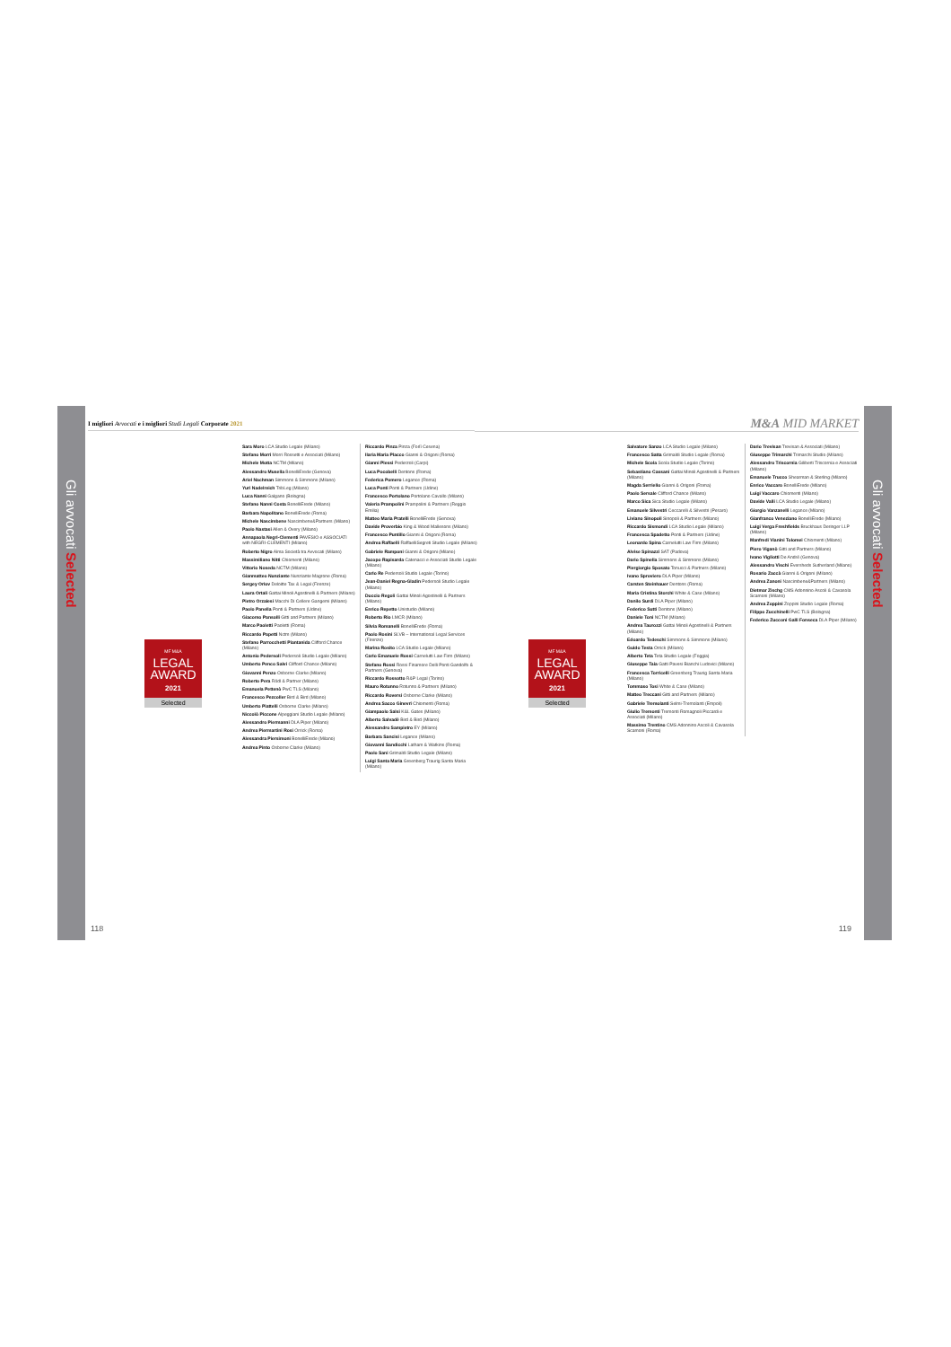Gli avvocati Selected
I migliori Avvocati e i migliori Studi Legali Corporate 2021
MF M&A
LEGAL
AWARD
2021
Selected
Sara Moro LCA Studio Legale (Milano)
Stefano Morri Morri Rossetti e Associati (Milano)
Michele Motta NCTM (Milano)
Alessandro Musella BonelliErede (Genova)
Ariel Nachman Simmons & Simmons (Milano)
Yuri Nadelreich TribLeg (Milano)
Luca Nanni Galgano (Bologna)
Stefano Nanni Costa BonelliErede (Milano)
Barbara Napolitano BonelliErede (Roma)
Michele Nascimbene Nascimbene&Partners (Milano)
Paolo Nastasi Allen & Overy (Milano)
Annapaola Negri-Clementi PAVESIO e ASSOCIATI with NEGRI-CLEMENTI (Milano)
Roberto Nigro Alma Società tra Avvocati (Milano)
Massimiliano Nitti Chiomenti (Milano)
Vittorio Noseda NCTM (Milano)
Gianmatteo Nunziante Nunziante Magrone (Roma)
Sergey Orlov Deloitte Tax & Legal (Firenze)
Laura Ortali Gattai Minoli Agostinelli & Partners (Milano)
Pietro Orzalesi Macchi Di Cellere Gangemi (Milano)
Paolo Panella Ponti & Partners (Udine)
Giacomo Pansolli Gitti and Partners (Milano)
Marco Paoletti Paoletti (Roma)
Riccardo Papetti Nctm (Milano)
Stefano Parrocchetti Piantanida Clifford Chance (Milano)
Antonio Pedersoli Pedersoli Studio Legale (Milano)
Umberto Penco Salvi Clifford Chance (Milano)
Giovanni Penzo Osborne Clarke (Milano)
Roberto Pera Rödl & Partner (Milano)
Emanuela Pettenò PwC TLS (Milano)
Francesco Pezcoller Bird & Bird (Milano)
Umberto Piattelli Osborne Clarke (Milano)
Niccolò Piccone Alpeggiani Studio Legale (Milano)
Alessandro Piermanni DLA Piper (Milano)
Andrea Piermartini Rosi Orrick (Roma)
Alessandra Piersimoni BonelliErede (Milano)
Andrea Pinto Osborne Clarke (Milano)
Riccardo Pinza Pinza (Forlì Cesena)
Ilaria Maria Placco Gianni & Origoni (Roma)
Gianni Plessi Pederzoli (Carpi)
Luca Pocobelli Dentons (Roma)
Federica Pomero Legance (Roma)
Luca Ponti Ponti & Partners (Udine)
Francesco Portolano Portolano Cavallo (Milano)
Valeria Prampolini Prampolini & Partners (Reggio Emilia)
Matteo Maria Pratelli BonelliErede (Genova)
Davide Proverbio King & Wood Mallesons (Milano)
Francesco Puntillo Gianni & Origoni (Roma)
Andrea Raffaelli RaffaelliSegreti Studio Legale (Milano)
Gabriele Ramponi Gianni & Origoni (Milano)
Jacopo Rapisarda Catenacci e Associati Studio Legale (Milano)
Carlo Re Pedersoli Studio Legale (Torino)
Jean-Daniel Regna-Gladin Pedersoli Studio Legale (Milano)
Duccio Regoli Gattai Minoli Agostinelli & Partners (Milano)
Enrico Repetto Unistudio (Milano)
Roberto Rio LMCR (Milano)
Silvia Romanelli BonelliErede (Roma)
Paolo Rosini SLVB – International Legal Services (Firenze)
Marina Rosito LCA Studio Legale (Milano)
Carlo Emanuele Rossi Carnelutti Law Firm (Milano)
Stefano Rossi Rossi Finamore Delli Ponti Gandolfo & Partners (Genova)
Riccardo Rossotto R&P Legal (Torino)
Mauro Rotunno Rotunno & Partners (Milano)
Riccardo Roversi Osborne Clarke (Milano)
Andrea Sacco Ginevri Chiomenti (Roma)
Giampaolo Salsi K&L Gates (Milano)
Alberto Salvadè Bird & Bird (Milano)
Alessandro Sampietro EY (Milano)
Barbara Sancisi Legance (Milano)
Giovanni Sandicchi Latham & Watkins (Roma)
Paolo Sani Grimaldi Studio Legale (Milano)
Luigi Santa Maria Greenberg Traurig Santa Maria (Milano)
118
M&A MID MARKET
MF M&A
LEGAL
AWARD
2021
Selected
Salvatore Sanzo LCA Studio Legale (Milano)
Francesco Satta Grimaldi Studio Legale (Roma)
Michele Scola Scola Studio Legale (Torino)
Sebastiano Cassani Gattai Minoli Agostinelli & Partners (Milano)
Magda Serriello Gianni & Origoni (Roma)
Paolo Sersale Clifford Chance (Milano)
Marco Sica Sica Studio Legale (Milano)
Emanuele Silvestri Ceccarelli & Silvestri (Pesaro)
Liviano Sinopoli Sinopoli & Partners (Milano)
Riccardo Sismondi LCA Studio Legale (Milano)
Francesca Spadetto Ponti & Partners (Udine)
Leonardo Spina Carnelutti Law Firm (Milano)
Alvise Spinazzi SAT (Padova)
Dario Spinella Simmons & Simmons (Milano)
Piergiorgio Sposato Tonucci & Partners (Milano)
Ivano Sproviero DLA Piper (Milano)
Carsten Steinhauer Dentons (Roma)
Maria Cristina Storchi White & Case (Milano)
Danilo Surdi DLA Piper (Milano)
Federico Sutti Dentons (Milano)
Daniele Toni NCTM (Milano)
Andrea Taurozzi Gattai Minoli Agostinelli & Partners (Milano)
Edoardo Tedeschi Simmons & Simmons (Milano)
Guido Testa Orrick (Milano)
Alberto Teta Teta Studio Legale (Foggia)
Giuseppe Taia Gatti Pavesi Bianchi Ludovici (Milano)
Francesca Torricelli Greenberg Traurig Santa Maria (Milano)
Tommaso Tosi White & Case (Milano)
Matteo Treccani Gitti and Partners (Milano)
Gabriele Tremolanti Selmi-Tremolanti (Empoli)
Giulio Tremonti Tremonti Romagnoli Piccardi e Associati (Milano)
Massimo Trentino CMS Adonnino Ascoli & Cavasola Scamoni (Roma)
Dario Trevisan Trevisan & Associati (Milano)
Giuseppe Trimarchi Trimarchi Studio (Milano)
Alessandro Triscornia Giliberti Triscornia e Associati (Milano)
Emanuele Trucco Shearman & Sterling (Milano)
Enrico Vaccaro BonelliErede (Milano)
Luigi Vaccaro Chiomenti (Milano)
Davide Valli LCA Studio Legale (Milano)
Giorgio Vanzanelli Legance (Milano)
Gianfranco Veneziano BonelliErede (Milano)
Luigi Verga Freshfields Bruckhaus Deringer LLP (Milano)
Manfredi Vianini Tolomei Chiomenti (Milano)
Piero Viganò Gitti and Partners (Milano)
Ivano Vigliotti De André (Genova)
Alessandro Vischi Eversheds Sutherland (Milano)
Rosario Zaccà Gianni & Origoni (Milano)
Andrea Zanoni Nascimbene&Partners (Milano)
Dietmar Zischg CMS Adonnino Ascoli & Cavasola Scamoni (Milano)
Andrea Zoppini Zoppini Studio Legale (Roma)
Filippo Zucchinelli PwC TLS (Bologna)
Federico Zucconi Galli Fonseca DLA Piper (Milano)
119
Gli avvocati Selected